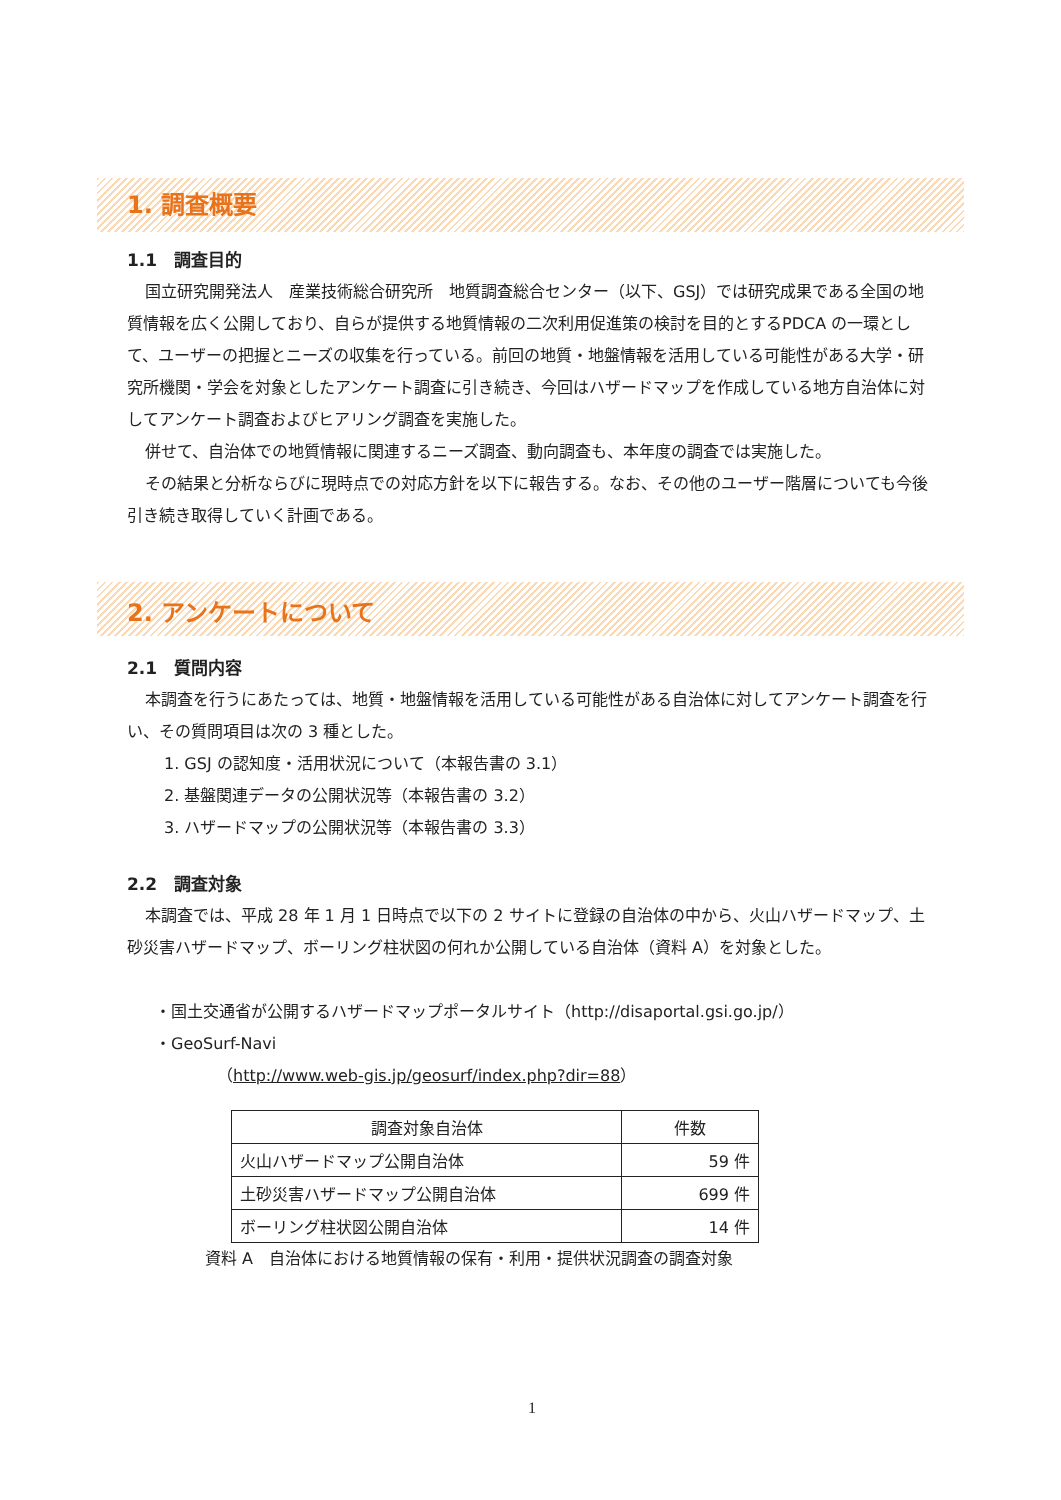1. 調査概要
1.1　調査目的
国立研究開発法人　産業技術総合研究所　地質調査総合センター（以下、GSJ）では研究成果である全国の地質情報を広く公開しており、自らが提供する地質情報の二次利用促進策の検討を目的とするPDCA の一環として、ユーザーの把握とニーズの収集を行っている。前回の地質・地盤情報を活用している可能性がある大学・研究所機関・学会を対象としたアンケート調査に引き続き、今回はハザードマップを作成している地方自治体に対してアンケート調査およびヒアリング調査を実施した。
併せて、自治体での地質情報に関連するニーズ調査、動向調査も、本年度の調査では実施した。
その結果と分析ならびに現時点での対応方針を以下に報告する。なお、その他のユーザー階層についても今後引き続き取得していく計画である。
2. アンケートについて
2.1　質問内容
本調査を行うにあたっては、地質・地盤情報を活用している可能性がある自治体に対してアンケート調査を行い、その質問項目は次の 3 種とした。
1. GSJ の認知度・活用状況について（本報告書の 3.1）
2. 基盤関連データの公開状況等（本報告書の 3.2）
3. ハザードマップの公開状況等（本報告書の 3.3）
2.2　調査対象
本調査では、平成 28 年 1 月 1 日時点で以下の 2 サイトに登録の自治体の中から、火山ハザードマップ、土砂災害ハザードマップ、ボーリング柱状図の何れか公開している自治体（資料 A）を対象とした。
・国土交通省が公開するハザードマップポータルサイト（http://disaportal.gsi.go.jp/）
・GeoSurf-Navi
（http://www.web-gis.jp/geosurf/index.php?dir=88）
| 調査対象自治体 | 件数 |
| 火山ハザードマップ公開自治体 | 59 件 |
| 土砂災害ハザードマップ公開自治体 | 699 件 |
| ボーリング柱状図公開自治体 | 14 件 |
資料 A　自治体における地質情報の保有・利用・提供状況調査の調査対象
1